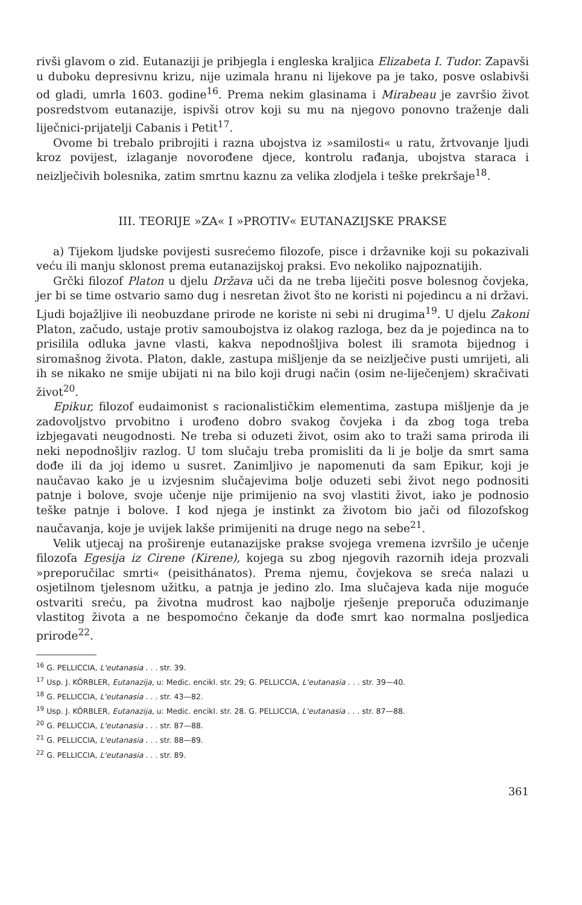rivši glavom o zid. Eutanaziji je pribjegla i engleska kraljica Elizabeta I. Tudor. Zapavši u duboku depresivnu krizu, nije uzimala hranu ni lijekove pa je tako, posve oslabivši od gladi, umrla 1603. godine<sup>16</sup>. Prema nekim glasinama i Mirabeau je završio život posredstvom eutanazije, ispivši otrov koji su mu na njegovo ponovno traženje dali liječnici-prijatelji Cabanis i Petit<sup>17</sup>.
Ovome bi trebalo pribrojiti i razna ubojstva iz »samilosti« u ratu, žrtvovanje ljudi kroz povijest, izlaganje novorođene djece, kontrolu rađanja, ubojstva staraca i neizlječivih bolesnika, zatim smrtnu kaznu za velika zlodjela i teške prekršaje<sup>18</sup>.
III. TEORIJE »ZA« I »PROTIV« EUTANAZIJSKE PRAKSE
a) Tijekom ljudske povijesti susrećemo filozofe, pisce i državnike koji su pokazivali veću ili manju sklonost prema eutanazijskoj praksi. Evo nekoliko najpoznatijih.
Grčki filozof Platon u djelu Država uči da ne treba liječiti posve bolesnog čovjeka, jer bi se time ostvario samo dug i nesretan život što ne koristi ni pojedincu a ni državi. Ljudi bojažljive ili neobuzdane prirode ne koriste ni sebi ni drugima<sup>19</sup>. U djelu Zakoni Platon, začudo, ustaje protiv samoubojstva iz olakog razloga, bez da je pojedinca na to prisilila odluka javne vlasti, kakva nepodnošljiva bolest ili sramota bijednog i siromašnog života. Platon, dakle, zastupa mišljenje da se neizlječive pusti umrijeti, ali ih se nikako ne smije ubijati ni na bilo koji drugi način (osim ne-liječenjem) skračivati život<sup>20</sup>.
Epikur, filozof eudaimonist s racionalističkim elementima, zastupa mišljenje da je zadovoljstvo prvobitno i urođeno dobro svakog čovjeka i da zbog toga treba izbjegavati neugodnosti. Ne treba si oduzeti život, osim ako to traži sama priroda ili neki nepodnošljiv razlog. U tom slučaju treba promisliti da li je bolje da smrt sama dođe ili da joj idemo u susret. Zanimljivo je napomenuti da sam Epikur, koji je naučavao kako je u izvjesnim slučajevima bolje oduzeti sebi život nego podnositi patnje i bolove, svoje učenje nije primijenio na svoj vlastiti život, iako je podnosio teške patnje i bolove. I kod njega je instinkt za životom bio jači od filozofskog naučavanja, koje je uvijek lakše primijeniti na druge nego na sebe<sup>21</sup>.
Velik utjecaj na proširenje eutanazijske prakse svojega vremena izvršilo je učenje filozofa Egesija iz Cirene (Kirene), kojega su zbog njegovih razornih ideja prozvali »preporučilac smrti« (peisithánatos). Prema njemu, čovjekova se sreća nalazi u osjetilnom tjelesnom užitku, a patnja je jedino zlo. Ima slučajeva kada nije moguće ostvariti sreću, pa životna mudrost kao najbolje rješenje preporuča oduzimanje vlastitog života a ne bespomoćno čekanje da dođe smrt kao normalna posljedica prirode<sup>22</sup>.
<sup>16</sup> G. PELLICCIA, L'eutanasia . . . str. 39.
<sup>17</sup> Usp. J. KÖRBLER, Eutanazija, u: Medic. encikl. str. 29; G. PELLICCIA, L'eutanasia . . . str. 39—40.
<sup>18</sup> G. PELLICCIA, L'eutanasia . . . str. 43—82.
<sup>19</sup> Usp. J. KÖRBLER, Eutanazija, u: Medic. encikl. str. 28. G. PELLICCIA, L'eutanasia . . . str. 87—88.
<sup>20</sup> G. PELLICCIA, L'eutanasia . . . str. 87—88.
<sup>21</sup> G. PELLICCIA, L'eutanasia . . . str. 88—89.
<sup>22</sup> G. PELLICCIA, L'eutanasia . . . str. 89.
361